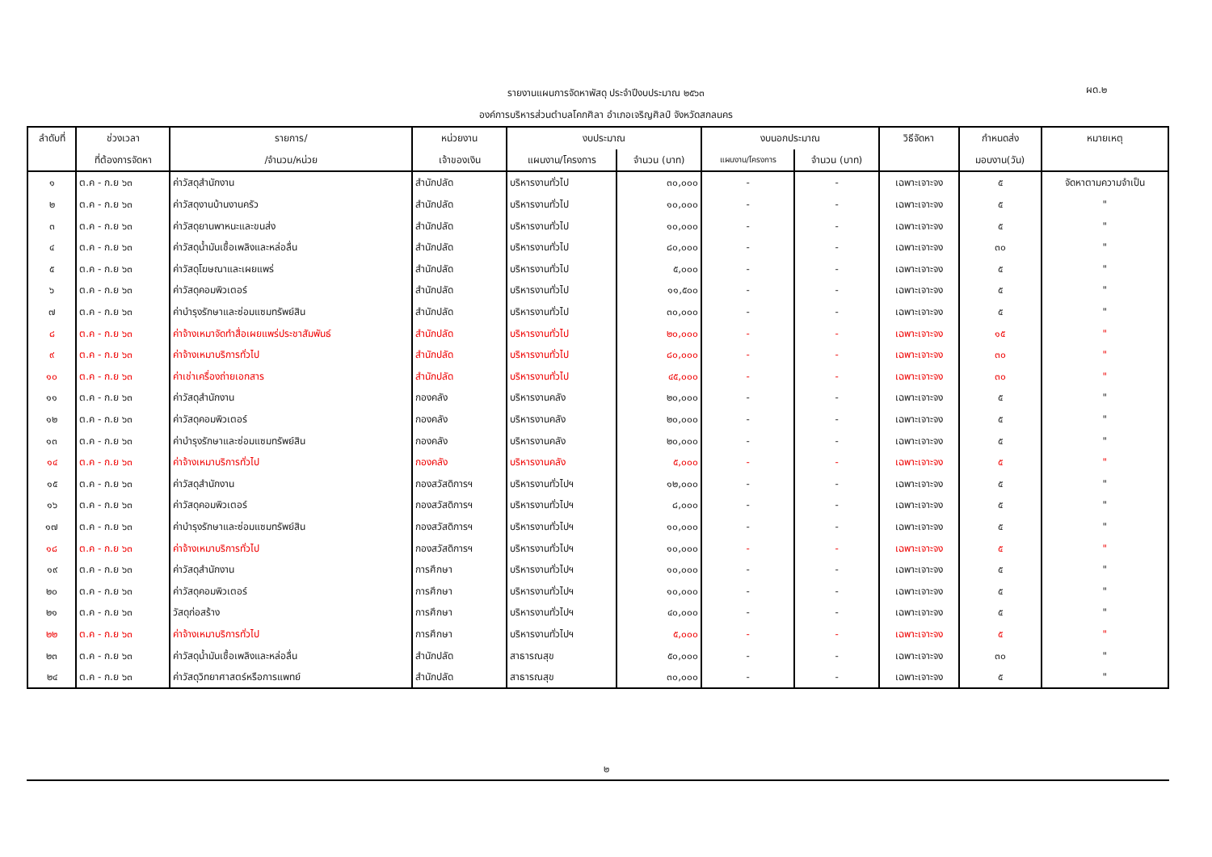รายงานแผนการจัดหาพัสดุ ประจำปีงบประมาณ ๒๕๖๓
องค์การบริหารส่วนตำบลโคกศิลา อำเภอเจริญศิลป์ จังหวัดสกลนคร
ผด.๒
| ลำดับที่ | ช่วงเวลา | รายการ/ | หน่วยงาน | งบประมาณ | | งบนอกประมาณ | | วิธีจัดหา | กำหนดส่ง | หมายเหตุ |
| --- | --- | --- | --- | --- | --- | --- | --- | --- | --- | --- |
| | ที่ต้องการจัดหา | /จำนวน/หน่วย | เจ้าของเงิน | แผนงาน/โครงการ | จำนวน (บาท) | แผนงาน/โครงการ | จำนวน (บาท) | | มอบงาน(วัน) | |
| ๑ | ต.ค - ก.ย ๖๓ | ค่าวัสดุสำนักงาน | สำนักปลัด | บริหารงานทั่วไป | ๓๐,๐๐๐ | - | - | เฉพาะเจาะจง | ๕ | จัดหาตามความจำเป็น |
| ๒ | ต.ค - ก.ย ๖๓ | ค่าวัสดุงานบ้านงานครัว | สำนักปลัด | บริหารงานทั่วไป | ๑๐,๐๐๐ | - | - | เฉพาะเจาะจง | ๕ | " |
| ๓ | ต.ค - ก.ย ๖๓ | ค่าวัสดุยานพาหนะและขนส่ง | สำนักปลัด | บริหารงานทั่วไป | ๑๐,๐๐๐ | - | - | เฉพาะเจาะจง | ๕ | " |
| ๔ | ต.ค - ก.ย ๖๓ | ค่าวัสดุน้ำมันเชื้อเพลิงและหล่อลื่น | สำนักปลัด | บริหารงานทั่วไป | ๘๐,๐๐๐ | - | - | เฉพาะเจาะจง | ๓๐ | " |
| ๕ | ต.ค - ก.ย ๖๓ | ค่าวัสดุโฆษณาและเผยแพร่ | สำนักปลัด | บริหารงานทั่วไป | ๕,๐๐๐ | - | - | เฉพาะเจาะจง | ๕ | " |
| ๖ | ต.ค - ก.ย ๖๓ | ค่าวัสดุคอมพิวเตอร์ | สำนักปลัด | บริหารงานทั่วไป | ๑๑,๕๐๐ | - | - | เฉพาะเจาะจง | ๕ | " |
| ๗ | ต.ค - ก.ย ๖๓ | ค่าบำรุงรักษาและซ่อมแซมทรัพย์สิน | สำนักปลัด | บริหารงานทั่วไป | ๓๐,๐๐๐ | - | - | เฉพาะเจาะจง | ๕ | " |
| ๘ | ต.ค - ก.ย ๖๓ | ค่าจ้างเหมาจัดทำสื่อเผยแพร่ประชาสัมพันธ์ | สำนักปลัด | บริหารงานทั่วไป | ๒๐,๐๐๐ | - | - | เฉพาะเจาะจง | ๑๕ | " |
| ๙ | ต.ค - ก.ย ๖๓ | ค่าจ้างเหมาบริการทั่วไป | สำนักปลัด | บริหารงานทั่วไป | ๘๐,๐๐๐ | - | - | เฉพาะเจาะจง | ๓๐ | " |
| ๑๐ | ต.ค - ก.ย ๖๓ | ค่าเช่าเครื่องถ่ายเอกสาร | สำนักปลัด | บริหารงานทั่วไป | ๔๕,๐๐๐ | - | - | เฉพาะเจาะจง | ๓๐ | " |
| ๑๑ | ต.ค - ก.ย ๖๓ | ค่าวัสดุสำนักงาน | กองคลัง | บริหารงานคลัง | ๒๐,๐๐๐ | - | - | เฉพาะเจาะจง | ๕ | " |
| ๑๒ | ต.ค - ก.ย ๖๓ | ค่าวัสดุคอมพิวเตอร์ | กองคลัง | บริหารงานคลัง | ๒๐,๐๐๐ | - | - | เฉพาะเจาะจง | ๕ | " |
| ๑๓ | ต.ค - ก.ย ๖๓ | ค่าบำรุงรักษาและซ่อมแซมทรัพย์สิน | กองคลัง | บริหารงานคลัง | ๒๐,๐๐๐ | - | - | เฉพาะเจาะจง | ๕ | " |
| ๑๔ | ต.ค - ก.ย ๖๓ | ค่าจ้างเหมาบริการทั่วไป | กองคลัง | บริหารงานคลัง | ๕,๐๐๐ | - | - | เฉพาะเจาะจง | ๕ | " |
| ๑๕ | ต.ค - ก.ย ๖๓ | ค่าวัสดุสำนักงาน | กองสวัสดิการฯ | บริหารงานทั่วไปฯ | ๑๒,๐๐๐ | - | - | เฉพาะเจาะจง | ๕ | " |
| ๑๖ | ต.ค - ก.ย ๖๓ | ค่าวัสดุคอมพิวเตอร์ | กองสวัสดิการฯ | บริหารงานทั่วไปฯ | ๘,๐๐๐ | - | - | เฉพาะเจาะจง | ๕ | " |
| ๑๗ | ต.ค - ก.ย ๖๓ | ค่าบำรุงรักษาและซ่อมแซมทรัพย์สิน | กองสวัสดิการฯ | บริหารงานทั่วไปฯ | ๑๐,๐๐๐ | - | - | เฉพาะเจาะจง | ๕ | " |
| ๑๘ | ต.ค - ก.ย ๖๓ | ค่าจ้างเหมาบริการทั่วไป | กองสวัสดิการฯ | บริหารงานทั่วไปฯ | ๑๐,๐๐๐ | - | - | เฉพาะเจาะจง | ๕ | " |
| ๑๙ | ต.ค - ก.ย ๖๓ | ค่าวัสดุสำนักงาน | การศึกษา | บริหารงานทั่วไปฯ | ๑๐,๐๐๐ | - | - | เฉพาะเจาะจง | ๕ | " |
| ๒๐ | ต.ค - ก.ย ๖๓ | ค่าวัสดุคอมพิวเตอร์ | การศึกษา | บริหารงานทั่วไปฯ | ๑๐,๐๐๐ | - | - | เฉพาะเจาะจง | ๕ | " |
| ๒๑ | ต.ค - ก.ย ๖๓ | วัสดุก่อสร้าง | การศึกษา | บริหารงานทั่วไปฯ | ๔๐,๐๐๐ | - | - | เฉพาะเจาะจง | ๕ | " |
| ๒๒ | ต.ค - ก.ย ๖๓ | ค่าจ้างเหมาบริการทั่วไป | การศึกษา | บริหารงานทั่วไปฯ | ๕,๐๐๐ | - | - | เฉพาะเจาะจง | ๕ | " |
| ๒๓ | ต.ค - ก.ย ๖๓ | ค่าวัสดุน้ำมันเชื้อเพลิงและหล่อลื่น | สำนักปลัด | สาธารณสุข | ๕๐,๐๐๐ | - | - | เฉพาะเจาะจง | ๓๐ | " |
| ๒๔ | ต.ค - ก.ย ๖๓ | ค่าวัสดุวิทยาศาสตร์หรือการแพทย์ | สำนักปลัด | สาธารณสุข | ๓๐,๐๐๐ | - | - | เฉพาะเจาะจง | ๕ | " |
๒